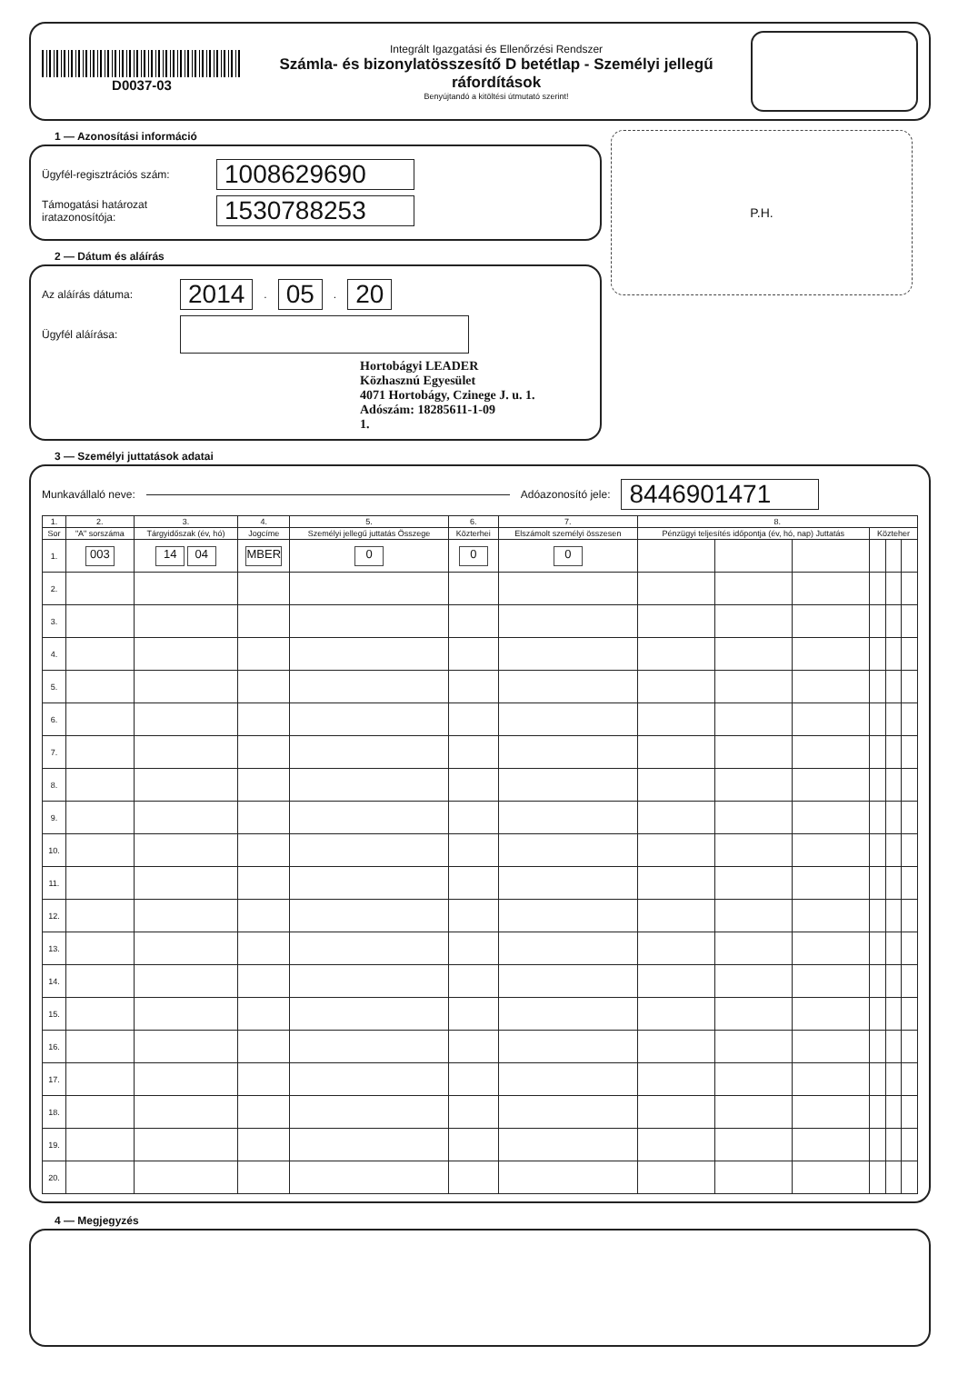D0037-03
Integrált Igazgatási és Ellenőrzési Rendszer
Számla- és bizonylatösszesítő D betétlap - Személyi jellegű
ráfordítások
Benyújtandó a kitöltési útmutató szerint!
1 — Azonosítási információ
Ügyfél-regisztrációs szám: 1008629690
Támogatási határozat iratazonosítója: 1530788253
2 — Dátum és aláírás
Az aláírás dátuma: 2014. 05. 20
Ügyfél aláírása:
Hortobágyi LEADER
Közhasznú Egyesület
4071 Hortobágy, Czinege J. u. 1.
Adószám: 18285611-1-09
1.
P.H.
3 — Személyi juttatások adatai
Munkavállaló neve: Adóazonosító jele: 8446901471
| 1. | 2. | 3. | 4. | 5. | 6. | 7. | 8. | | | | | |
| --- | --- | --- | --- | --- | --- | --- | --- | --- | --- | --- | --- | --- |
| Sor | "A" sorszáma | Tárgyidőszak (év, hó) | Jogcíme | Személyi jellegű juttatás Összege | Közterhei | Elszámolt személyi összesen | Pénzügyi teljesítés időpontja (év, hó, nap) Juttatás | | | Közteher | | |
| 1. | 003 | 14 04 | MBER | 0 | 0 | 0 | | | | | | |
| 2. | | | | | | | | | | | | |
| 3. | | | | | | | | | | | | |
| 4. | | | | | | | | | | | | |
| 5. | | | | | | | | | | | | |
| 6. | | | | | | | | | | | | |
| 7. | | | | | | | | | | | | |
| 8. | | | | | | | | | | | | |
| 9. | | | | | | | | | | | | |
| 10. | | | | | | | | | | | | |
| 11. | | | | | | | | | | | | |
| 12. | | | | | | | | | | | | |
| 13. | | | | | | | | | | | | |
| 14. | | | | | | | | | | | | |
| 15. | | | | | | | | | | | | |
| 16. | | | | | | | | | | | | |
| 17. | | | | | | | | | | | | |
| 18. | | | | | | | | | | | | |
| 19. | | | | | | | | | | | | |
| 20. | | | | | | | | | | | | |
4 — Megjegyzés